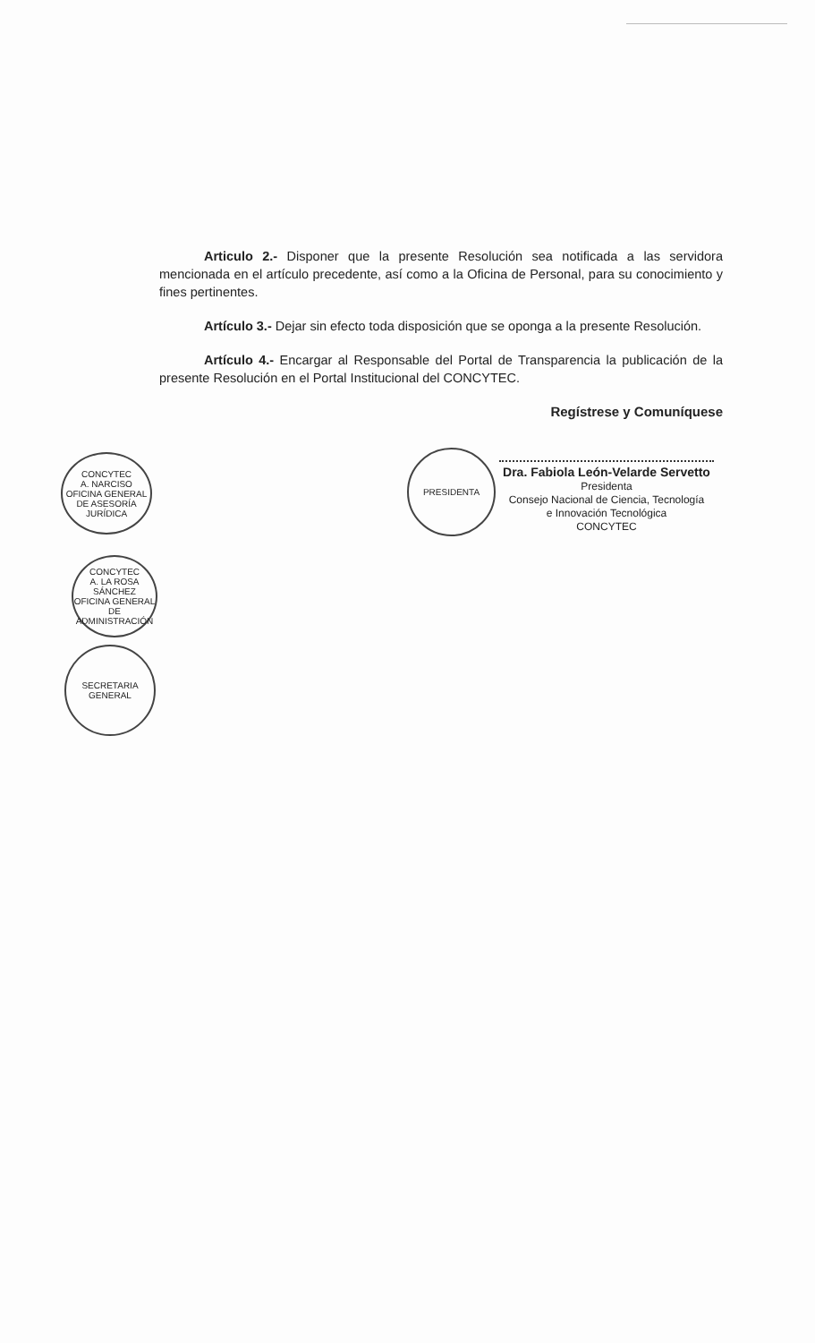Articulo 2.- Disponer que la presente Resolución sea notificada a las servidora mencionada en el artículo precedente, así como a la Oficina de Personal, para su conocimiento y fines pertinentes.
Artículo 3.- Dejar sin efecto toda disposición que se oponga a la presente Resolución.
Artículo 4.- Encargar al Responsable del Portal de Transparencia la publicación de la presente Resolución en el Portal Institucional del CONCYTEC.
Regístrese y Comuníquese
Dra. Fabiola León-Velarde Servetto
Presidenta
Consejo Nacional de Ciencia, Tecnología
e Innovación Tecnológica
CONCYTEC
CONCYTEC
A. NARCISO
OFICINA GENERAL DE ASESORÍA JURÍDICA
CONCYTEC
A. LA ROSA SÁNCHEZ
OFICINA GENERAL DE ADMINISTRACIÓN
SECRETARIA GENERAL
PRESIDENTA